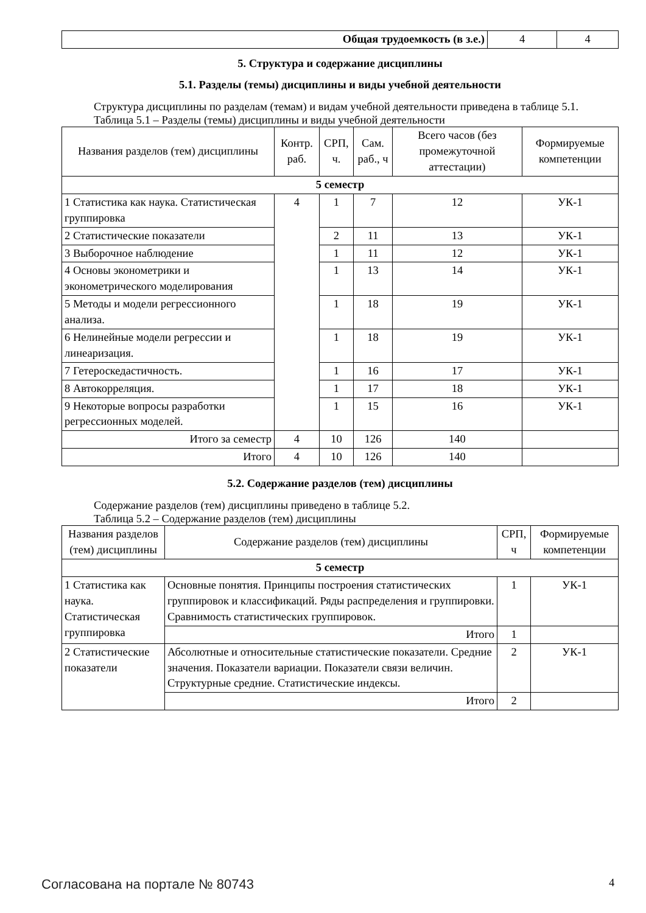| Общая трудоемкость (в з.е.) | 4 | 4 |
5. Структура и содержание дисциплины
5.1. Разделы (темы) дисциплины и виды учебной деятельности
Структура дисциплины по разделам (темам) и видам учебной деятельности приведена в таблице 5.1.
Таблица 5.1 – Разделы (темы) дисциплины и виды учебной деятельности
| Названия разделов (тем) дисциплины | Контр. раб. | СРП, ч. | Сам. раб., ч | Всего часов (без промежуточной аттестации) | Формируемые компетенции |
| --- | --- | --- | --- | --- | --- |
| 5 семестр | | | | | |
| 1 Статистика как наука. Статистическая группировка | 4 | 1 | 7 | 12 | УК-1 |
| 2 Статистические показатели | | 2 | 11 | 13 | УК-1 |
| 3 Выборочное наблюдение | | 1 | 11 | 12 | УК-1 |
| 4 Основы эконометрики и эконометрического моделирования | | 1 | 13 | 14 | УК-1 |
| 5 Методы и модели регрессионного анализа. | | 1 | 18 | 19 | УК-1 |
| 6 Нелинейные модели регрессии и линеаризация. | | 1 | 18 | 19 | УК-1 |
| 7 Гетероскедастичность. | | 1 | 16 | 17 | УК-1 |
| 8 Автокорреляция. | | 1 | 17 | 18 | УК-1 |
| 9 Некоторые вопросы разработки регрессионных моделей. | | 1 | 15 | 16 | УК-1 |
| Итого за семестр | 4 | 10 | 126 | 140 | |
| Итого | 4 | 10 | 126 | 140 | |
5.2. Содержание разделов (тем) дисциплины
Содержание разделов (тем) дисциплины приведено в таблице 5.2.
Таблица 5.2 – Содержание разделов (тем) дисциплины
| Названия разделов (тем) дисциплины | Содержание разделов (тем) дисциплины | СРП, ч | Формируемые компетенции |
| --- | --- | --- | --- |
| 5 семестр | | | |
| 1 Статистика как наука. Статистическая группировка | Основные понятия. Принципы построения статистических группировок и классификаций. Ряды распределения и группировки. Сравнимость статистических группировок. | 1 | УК-1 |
| | Итого | 1 | |
| 2 Статистические показатели | Абсолютные и относительные статистические показатели. Средние значения. Показатели вариации. Показатели связи величин. Структурные средние. Статистические индексы. | 2 | УК-1 |
| | Итого | 2 | |
Согласована на портале № 80743 4